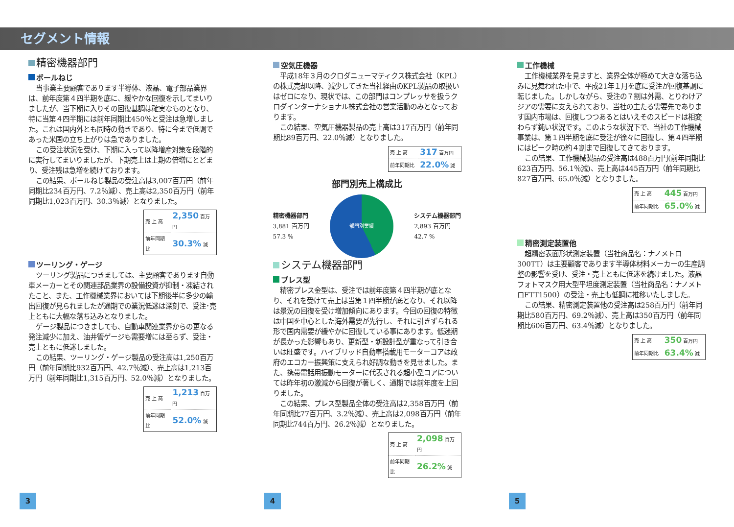セグメント情報
精密機器部門
ボールねじ
当事業主要顧客であります半導体、液晶、電子部品業界は、前年度第４四半期を底に、緩やかな回復を示してまいりましたが、当下期に入りその回復基調は確実なものとなり、特に当第４四半期には前年同期比450％と受注は急増しました。これは国内外とも同時の動きであり、特に今まで低調であった米国の立ち上がりは急でありました。
この受注状況を受け、下期に入って以降増産対策を段階的に実行してまいりましたが、下期売上は上期の倍増にとどまり、受注残は急増を続けております。
この結果、ボールねじ製品の受注高は3,007百万円（前年同期比234百万円、7.2％減）、売上高は2,350百万円（前年同期比1,023百万円、30.3％減）となりました。
| 売 上 高 | 2,350 百万円 |
| 前年同期比 | 30.3% 減 |
ツーリング・ゲージ
ツーリング製品につきましては、主要顧客であります自動車メーカーとその関連部品業界の設備投資が抑制・凍結されたこと、また、工作機械業界においては下期後半に多少の輸出回復が見られましたが通期での業況低迷は深刻で、受注･売上ともに大幅な落ち込みとなりました。
ゲージ製品につきましても、自動車関連業界からの更なる発注減少に加え、油井管ゲージも需要増には至らず、受注・売上ともに低迷しました。
この結果、ツーリング・ゲージ製品の受注高は1,250百万円（前年同期比932百万円、42.7％減）、売上高は1,213百万円（前年同期比1,315百万円、52.0％減）となりました。
| 売 上 高 | 1,213 百万円 |
| 前年同期比 | 52.0% 減 |
空気圧機器
平成18年３月のクロダニューマティクス株式会社（KPL）の株式売却以降、減少してきた当社経由のKPL製品の取扱いはゼロになり、現状では、この部門はコンプレッサを扱うクロダインターナショナル株式会社の営業活動のみとなっております。
この結果、空気圧機器製品の売上高は317百万円（前年同期比89百万円、22.0％減）となりました。
| 売 上 高 | 317 百万円 |
| 前年同期比 | 22.0% 減 |
部門別売上構成比
精密機器部門
3,881 百万円
57.3 %
部門別業績
システム機器部門
2,893 百万円
42.7 %
システム機器部門
プレス型
精密プレス金型は、受注では前年度第４四半期が底となり、それを受けて売上は当第１四半期が底となり、それ以降は景況の回復を受け増加傾向にあります。今回の回復の特徴は中国を中心とした海外需要が先行し、それに引きずられる形で国内需要が緩やかに回復している事にあります。低迷期が長かった影響もあり、更新型・新設計型が重なって引き合いは旺盛です。ハイブリッド自動車搭載用モーターコアは政府のエコカー振興策に支えられ好調な動きを見せました。また、携帯電話用振動モーターに代表される超小型コアについては昨年初の激減から回復が著しく、通期では前年度を上回りました。
この結果、プレス型製品全体の受注高は2,358百万円（前年同期比77百万円、3.2％減）、売上高は2,098百万円（前年同期比744百万円、26.2％減）となりました。
| 売 上 高 | 2,098 百万円 |
| 前年同期比 | 26.2% 減 |
工作機械
工作機械業界を見ますと、業界全体が極めて大きな落ち込みに見舞われた中で、平成21年１月を底に受注が回復基調に転じました。しかしながら、受注の７割は外需、とりわけアジアの需要に支えられており、当社の主たる需要先であります国内市場は、回復しつつあるとはいえそのスピードは相変わらず鈍い状況です。このような状況下で、当社の工作機械事業は、第１四半期を底に受注が徐々に回復し、第４四半期にはピーク時の約４割まで回復してきております。
この結果、工作機械製品の受注高は488百万円(前年同期比623百万円、56.1％減)、売上高は445百万円（前年同期比827百万円、65.0％減）となりました。
| 売 上 高 | 445 百万円 |
| 前年同期比 | 65.0% 減 |
精密測定装置他
超精密表面形状測定装置（当社商品名：ナノメトロ300TT）は主要顧客であります半導体材料メーカーの生産調整の影響を受け、受注・売上ともに低迷を続けました。液晶フォトマスク用大型平坦度測定装置（当社商品名：ナノメトロFTT1500）の受注・売上も低調に推移いたしました。
この結果、精密測定装置他の受注高は258百万円（前年同期比580百万円、69.2％減）、売上高は350百万円（前年同期比606百万円、63.4％減）となりました。
| 売 上 高 | 350 百万円 |
| 前年同期比 | 63.4% 減 |
3 4 5